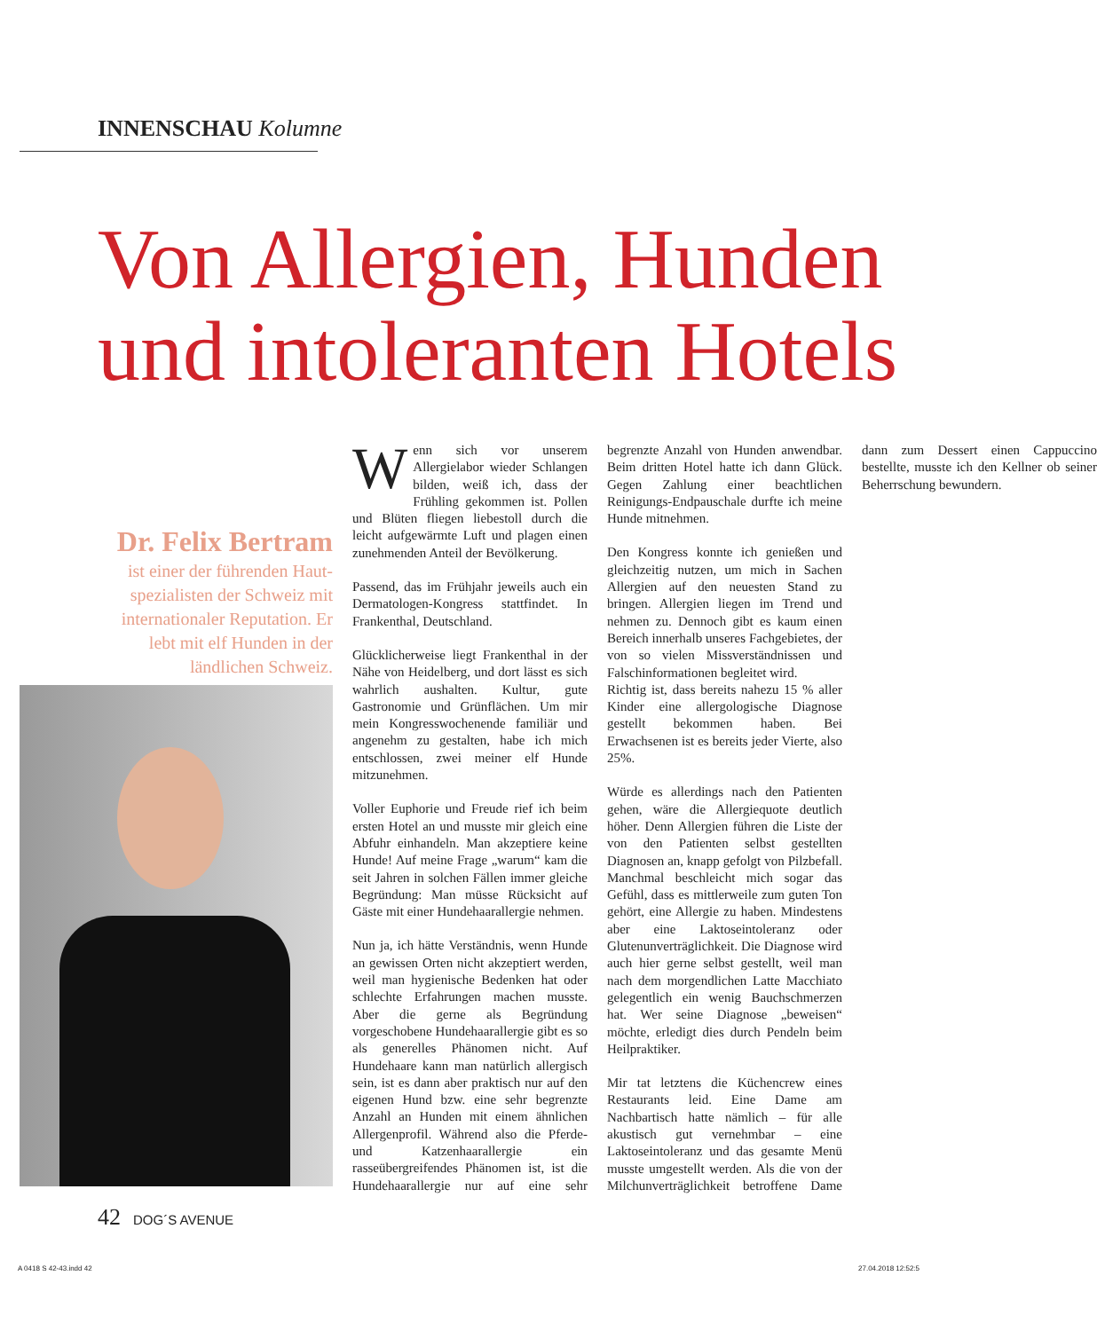INNENSCHAU Kolumne
Von Allergien, Hunden
und intoleranten Hotels
Dr. Felix Bertram
ist einer der führenden Haut-spezialisten der Schweiz mit internationaler Reputation. Er lebt mit elf Hunden in der ländlichen Schweiz.
Wenn sich vor unserem Allergielabor wieder Schlangen bilden, weiß ich, dass der Frühling gekommen ist. Pollen und Blüten fliegen liebestoll durch die leicht aufgewärmte Luft und plagen einen zunehmenden Anteil der Bevölkerung.
Passend, das im Frühjahr jeweils auch ein Dermatologen-Kongress stattfindet. In Frankenthal, Deutschland.
Glücklicherweise liegt Frankenthal in der Nähe von Heidelberg, und dort lässt es sich wahrlich aushalten. Kultur, gute Gastronomie und Grünflächen. Um mir mein Kongresswochenende familiär und angenehm zu gestalten, habe ich mich entschlossen, zwei meiner elf Hunde mitzunehmen.
Voller Euphorie und Freude rief ich beim ersten Hotel an und musste mir gleich eine Abfuhr einhandeln. Man akzeptiere keine Hunde! Auf meine Frage „warum“ kam die seit Jahren in solchen Fällen immer gleiche Begründung: Man müsse Rücksicht auf Gäste mit einer Hundehaarallergie nehmen.
Nun ja, ich hätte Verständnis, wenn Hunde an gewissen Orten nicht akzeptiert werden, weil man hygienische Bedenken hat oder schlechte Erfahrungen machen musste. Aber die gerne als Begründung vorgeschobene Hundehaarallergie gibt es so als generelles Phänomen nicht. Auf Hundehaare kann man natürlich allergisch sein, ist es dann aber praktisch nur auf den eigenen Hund bzw. eine sehr begrenzte Anzahl an Hunden mit einem ähnlichen Allergenprofil. Während also die Pferde- und Katzenhaarallergie ein rasseübergreifendes Phänomen ist, ist die Hundehaarallergie nur auf eine sehr begrenzte Anzahl von Hunden anwendbar. Beim dritten Hotel hatte ich dann Glück. Gegen Zahlung einer beachtlichen Reinigungs-Endpauschale durfte ich meine Hunde mitnehmen.
Den Kongress konnte ich genießen und gleichzeitig nutzen, um mich in Sachen Allergien auf den neuesten Stand zu bringen. Allergien liegen im Trend und nehmen zu. Dennoch gibt es kaum einen Bereich innerhalb unseres Fachgebietes, der von so vielen Missverständnissen und Falschinformationen begleitet wird.
Richtig ist, dass bereits nahezu 15 % aller Kinder eine allergologische Diagnose gestellt bekommen haben. Bei Erwachsenen ist es bereits jeder Vierte, also 25%.
Würde es allerdings nach den Patienten gehen, wäre die Allergiequote deutlich höher. Denn Allergien führen die Liste der von den Patienten selbst gestellten Diagnosen an, knapp gefolgt von Pilzbefall. Manchmal beschleicht mich sogar das Gefühl, dass es mittlerweile zum guten Ton gehört, eine Allergie zu haben. Mindestens aber eine Laktoseintoleranz oder Glutenunverträglichkeit. Die Diagnose wird auch hier gerne selbst gestellt, weil man nach dem morgendlichen Latte Macchiato gelegentlich ein wenig Bauchschmerzen hat. Wer seine Diagnose „beweisen“ möchte, erledigt dies durch Pendeln beim Heilpraktiker.
Mir tat letztens die Küchencrew eines Restaurants leid. Eine Dame am Nachbartisch hatte nämlich – für alle akustisch gut vernehmbar – eine Laktoseintoleranz und das gesamte Menü musste umgestellt werden. Als die von der Milchunverträglichkeit betroffene Dame dann zum Dessert einen Cappuccino bestellte, musste ich den Kellner ob seiner Beherrschung bewundern.
42 DOG´S AVENUE
A 0418 S 42-43.indd 42 27.04.2018 12:52:5